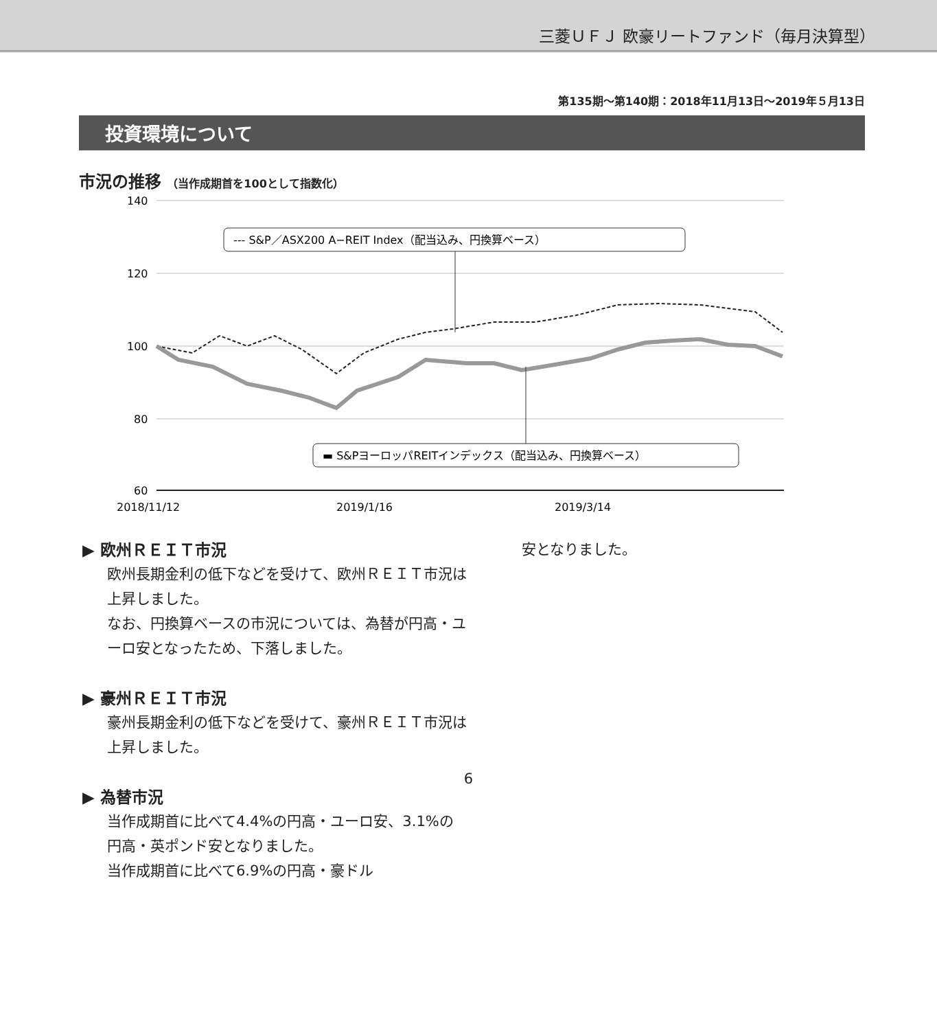三菱ＵＦＪ 欧豪リートファンド（毎月決算型）
第135期〜第140期：2018年11月13日〜2019年５月13日
投資環境について
市況の推移 （当作成期首を100として指数化）
140
120
100
80
60
2018/11/12
2019/1/16
2019/3/14
--- S&P／ASX200 A−REIT Index（配当込み、円換算ベース）
▬ S&PヨーロッパREITインデックス（配当込み、円換算ベース）
▶ 欧州ＲＥＩＴ市況
欧州長期金利の低下などを受けて、欧州ＲＥＩＴ市況は上昇しました。
なお、円換算ベースの市況については、為替が円高・ユーロ安となったため、下落しました。
▶ 豪州ＲＥＩＴ市況
豪州長期金利の低下などを受けて、豪州ＲＥＩＴ市況は上昇しました。
▶ 為替市況
当作成期首に比べて4.4%の円高・ユーロ安、3.1%の円高・英ポンド安となりました。
当作成期首に比べて6.9%の円高・豪ドル
安となりました。
6